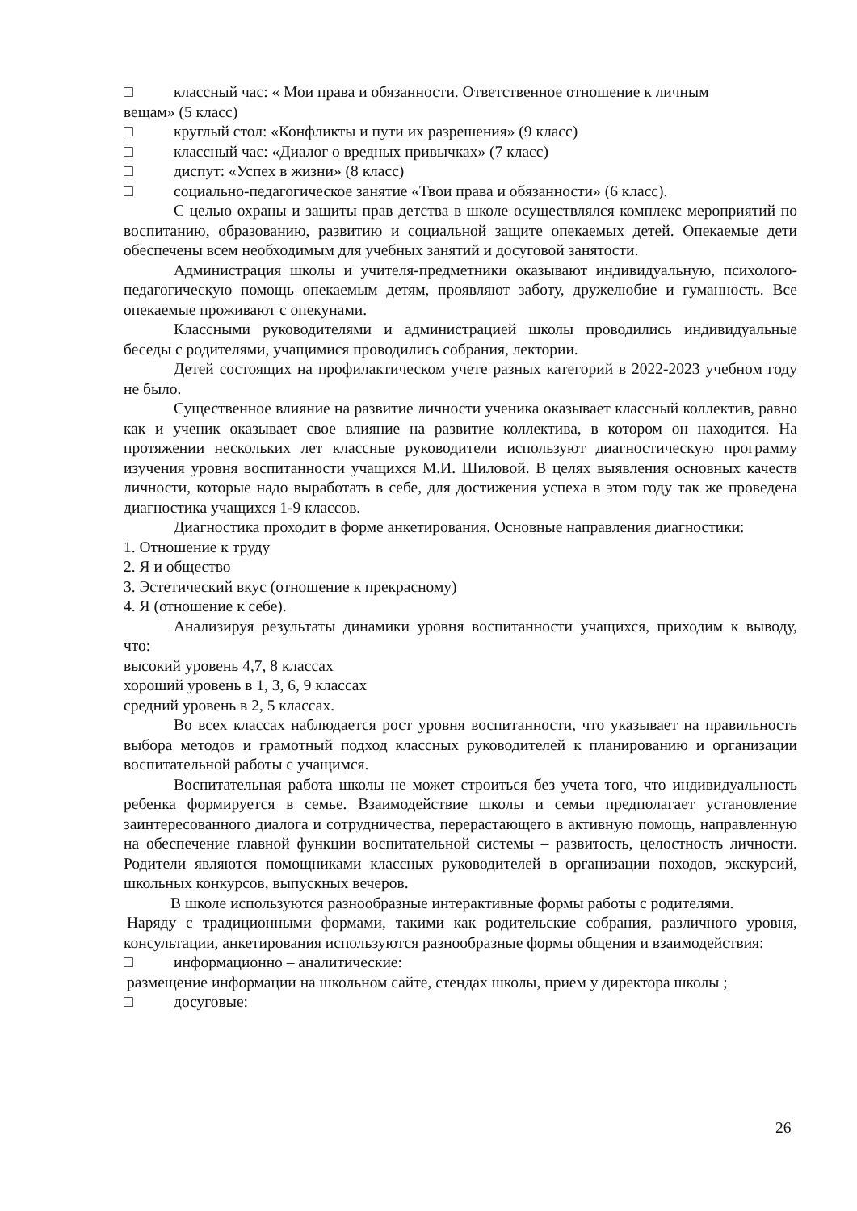□ классный час: « Мои права и обязанности. Ответственное отношение к личным
вещам» (5 класс)
□ круглый стол: «Конфликты и пути их разрешения» (9 класс)
□ классный час: «Диалог о вредных привычках» (7 класс)
□ диспут: «Успех в жизни» (8 класс)
□ социально-педагогическое занятие «Твои права и обязанности» (6 класс).
С целью охраны и защиты прав детства в школе осуществлялся комплекс мероприятий по воспитанию, образованию, развитию и социальной защите опекаемых детей. Опекаемые дети обеспечены всем необходимым для учебных занятий и досуговой занятости.
Администрация школы и учителя-предметники оказывают индивидуальную, психолого-педагогическую помощь опекаемым детям, проявляют заботу, дружелюбие и гуманность. Все опекаемые проживают с опекунами.
Классными руководителями и администрацией школы проводились индивидуальные беседы с родителями, учащимися проводились собрания, лектории.
Детей состоящих на профилактическом учете разных категорий в 2022-2023 учебном году не было.
Существенное влияние на развитие личности ученика оказывает классный коллектив, равно как и ученик оказывает свое влияние на развитие коллектива, в котором он находится. На протяжении нескольких лет классные руководители используют диагностическую программу изучения уровня воспитанности учащихся М.И. Шиловой. В целях выявления основных качеств личности, которые надо выработать в себе, для достижения успеха в этом году так же проведена диагностика учащихся 1-9 классов.
Диагностика проходит в форме анкетирования. Основные направления диагностики:
1. Отношение к труду
2. Я и общество
3. Эстетический вкус (отношение к прекрасному)
4. Я (отношение к себе).
Анализируя результаты динамики уровня воспитанности учащихся, приходим к выводу, что:
высокий уровень 4,7, 8 классах
хороший уровень в 1, 3, 6, 9 классах
средний уровень в 2, 5 классах.
Во всех классах наблюдается рост уровня воспитанности, что указывает на правильность выбора методов и грамотный подход классных руководителей к планированию и организации воспитательной работы с учащимся.
Воспитательная работа школы не может строиться без учета того, что индивидуальность ребенка формируется в семье. Взаимодействие школы и семьи предполагает установление заинтересованного диалога и сотрудничества, перерастающего в активную помощь, направленную на обеспечение главной функции воспитательной системы – развитость, целостность личности. Родители являются помощниками классных руководителей в организации походов, экскурсий, школьных конкурсов, выпускных вечеров.
В школе используются разнообразные интерактивные формы работы с родителями.
Наряду с традиционными формами, такими как родительские собрания, различного уровня, консультации, анкетирования используются разнообразные формы общения и взаимодействия:
□ информационно – аналитические:
размещение информации на школьном сайте, стендах школы, прием у директора школы ;
□ досуговые:
26